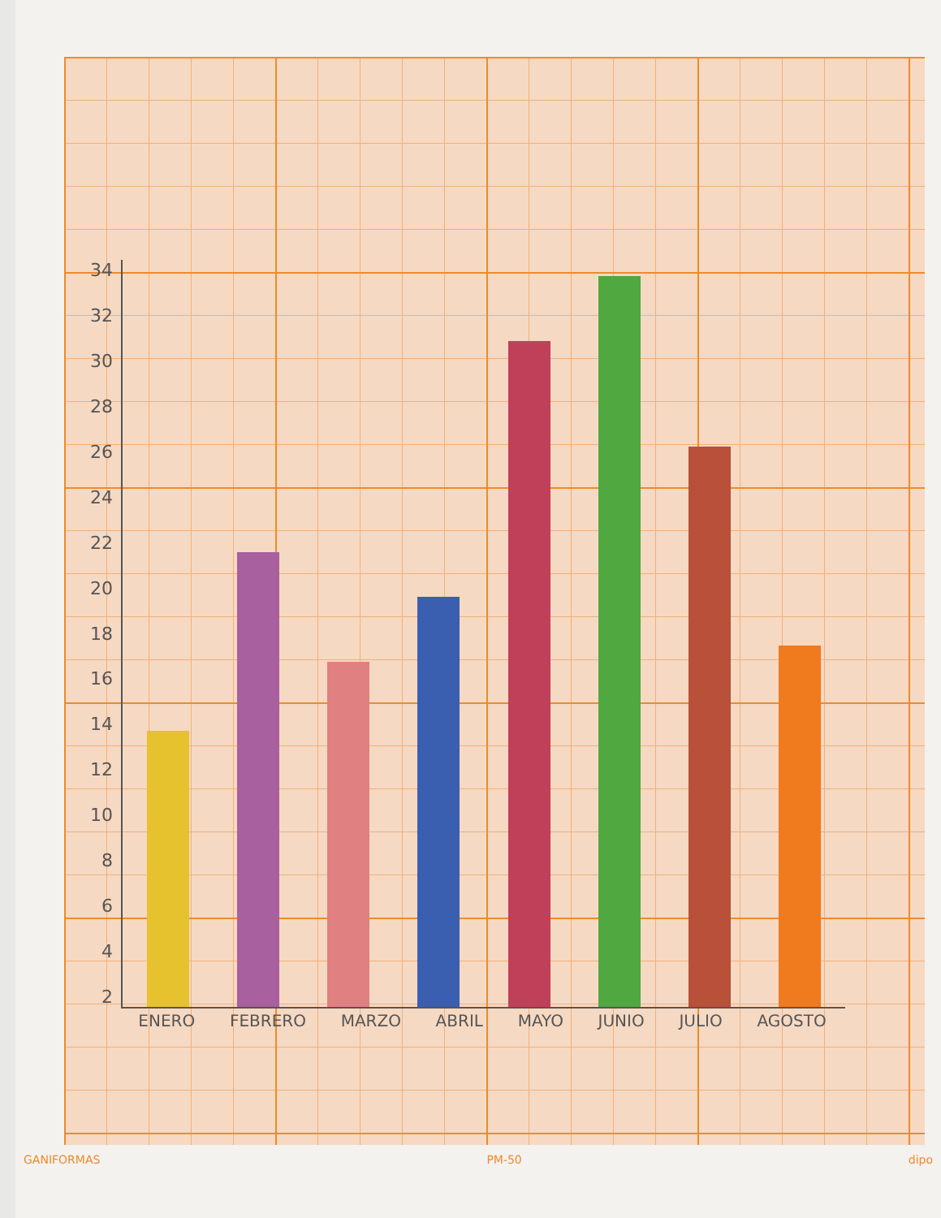34
32
30
28
26
24
22
20
18
16
14
12
10
8642
ENERO FEBRERO MARZO ABRIL MAYO JUNIO JULIO AGOSTO
GANIFORMAS PM-50 dipo